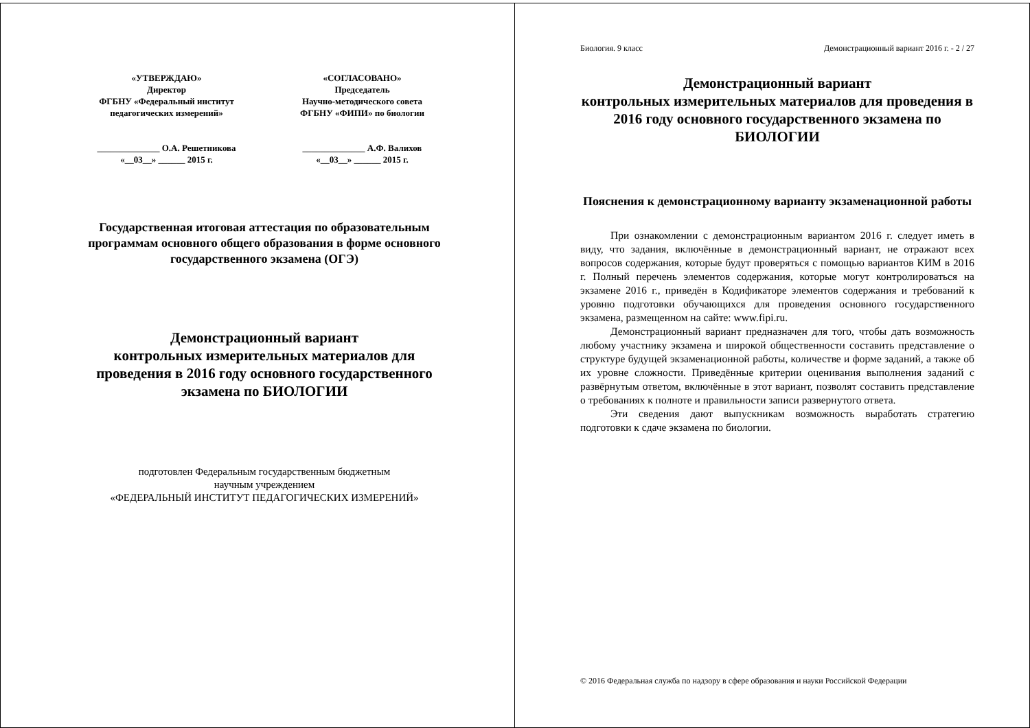«УТВЕРЖДАЮ»
Директор
ФГБНУ «Федеральный институт
педагогических измерений»
______________ О.А. Решетникова
«__03__» ______ 2015 г.
«СОГЛАСОВАНО»
Председатель
Научно-методического совета
ФГБНУ «ФИПИ» по биологии
______________ А.Ф. Валихов
«__03__» ______ 2015 г.
Государственная итоговая аттестация по образовательным программам основного общего образования в форме основного государственного экзамена (ОГЭ)
Демонстрационный вариант
контрольных измерительных материалов для проведения в 2016 году основного государственного экзамена по БИОЛОГИИ
подготовлен Федеральным государственным бюджетным
научным учреждением
«ФЕДЕРАЛЬНЫЙ ИНСТИТУТ ПЕДАГОГИЧЕСКИХ ИЗМЕРЕНИЙ»
Биология. 9 класс Демонстрационный вариант 2016 г. - 2 / 27
Демонстрационный вариант
контрольных измерительных материалов для проведения в 2016 году основного государственного экзамена по БИОЛОГИИ
Пояснения к демонстрационному варианту экзаменационной работы
При ознакомлении с демонстрационным вариантом 2016 г. следует иметь в виду, что задания, включённые в демонстрационный вариант, не отражают всех вопросов содержания, которые будут проверяться с помощью вариантов КИМ в 2016 г. Полный перечень элементов содержания, которые могут контролироваться на экзамене 2016 г., приведён в Кодификаторе элементов содержания и требований к уровню подготовки обучающихся для проведения основного государственного экзамена, размещенном на сайте: www.fipi.ru.
Демонстрационный вариант предназначен для того, чтобы дать возможность любому участнику экзамена и широкой общественности составить представление о структуре будущей экзаменационной работы, количестве и форме заданий, а также об их уровне сложности. Приведённые критерии оценивания выполнения заданий с развёрнутым ответом, включённые в этот вариант, позволят составить представление о требованиях к полноте и правильности записи развернутого ответа.
Эти сведения дают выпускникам возможность выработать стратегию подготовки к сдаче экзамена по биологии.
© 2016 Федеральная служба по надзору в сфере образования и науки Российской Федерации